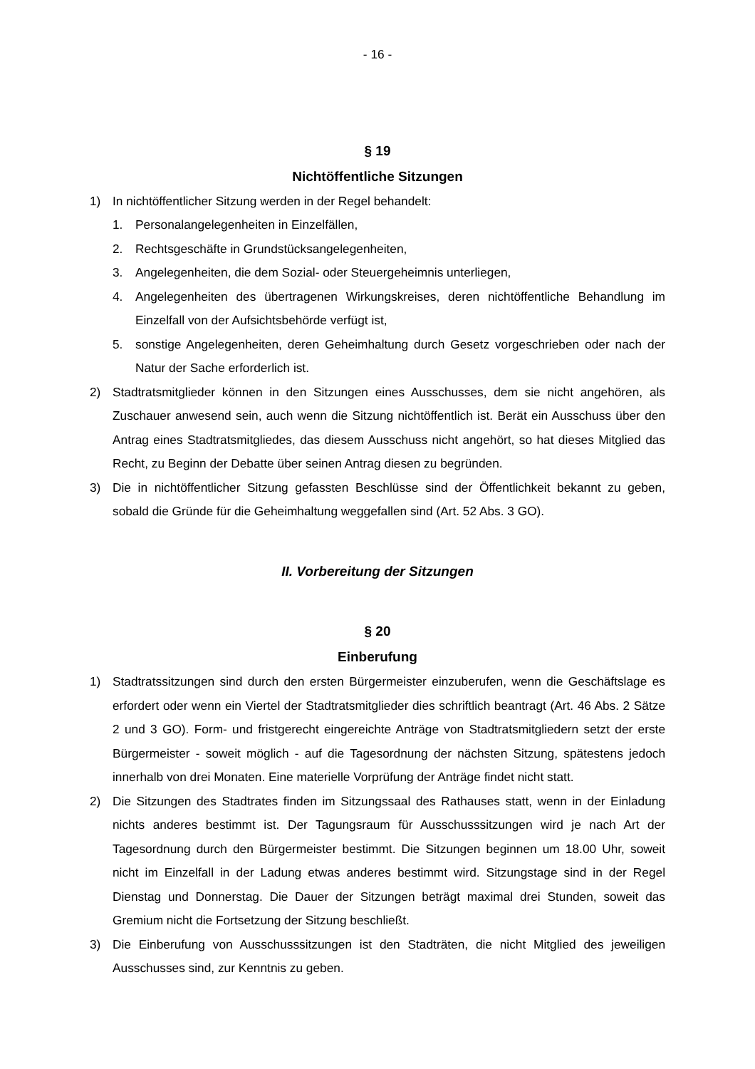- 16 -
§ 19
Nichtöffentliche Sitzungen
1) In nichtöffentlicher Sitzung werden in der Regel behandelt:
1. Personalangelegenheiten in Einzelfällen,
2. Rechtsgeschäfte in Grundstücksangelegenheiten,
3. Angelegenheiten, die dem Sozial- oder Steuergeheimnis unterliegen,
4. Angelegenheiten des übertragenen Wirkungskreises, deren nichtöffentliche Behandlung im Einzelfall von der Aufsichtsbehörde verfügt ist,
5. sonstige Angelegenheiten, deren Geheimhaltung durch Gesetz vorgeschrieben oder nach der Natur der Sache erforderlich ist.
2) Stadtratsmitglieder können in den Sitzungen eines Ausschusses, dem sie nicht angehören, als Zuschauer anwesend sein, auch wenn die Sitzung nichtöffentlich ist. Berät ein Ausschuss über den Antrag eines Stadtratsmitgliedes, das diesem Ausschuss nicht angehört, so hat dieses Mitglied das Recht, zu Beginn der Debatte über seinen Antrag diesen zu begründen.
3) Die in nichtöffentlicher Sitzung gefassten Beschlüsse sind der Öffentlichkeit bekannt zu geben, sobald die Gründe für die Geheimhaltung weggefallen sind (Art. 52 Abs. 3 GO).
II. Vorbereitung der Sitzungen
§ 20
Einberufung
1) Stadtratssitzungen sind durch den ersten Bürgermeister einzuberufen, wenn die Geschäftslage es erfordert oder wenn ein Viertel der Stadtratsmitglieder dies schriftlich beantragt (Art. 46 Abs. 2 Sätze 2 und 3 GO). Form- und fristgerecht eingereichte Anträge von Stadtratsmitgliedern setzt der erste Bürgermeister - soweit möglich - auf die Tagesordnung der nächsten Sitzung, spätestens jedoch innerhalb von drei Monaten. Eine materielle Vorprüfung der Anträge findet nicht statt.
2) Die Sitzungen des Stadtrates finden im Sitzungssaal des Rathauses statt, wenn in der Einladung nichts anderes bestimmt ist. Der Tagungsraum für Ausschusssitzungen wird je nach Art der Tagesordnung durch den Bürgermeister bestimmt. Die Sitzungen beginnen um 18.00 Uhr, soweit nicht im Einzelfall in der Ladung etwas anderes bestimmt wird. Sitzungstage sind in der Regel Dienstag und Donnerstag. Die Dauer der Sitzungen beträgt maximal drei Stunden, soweit das Gremium nicht die Fortsetzung der Sitzung beschließt.
3) Die Einberufung von Ausschusssitzungen ist den Stadträten, die nicht Mitglied des jeweiligen Ausschusses sind, zur Kenntnis zu geben.